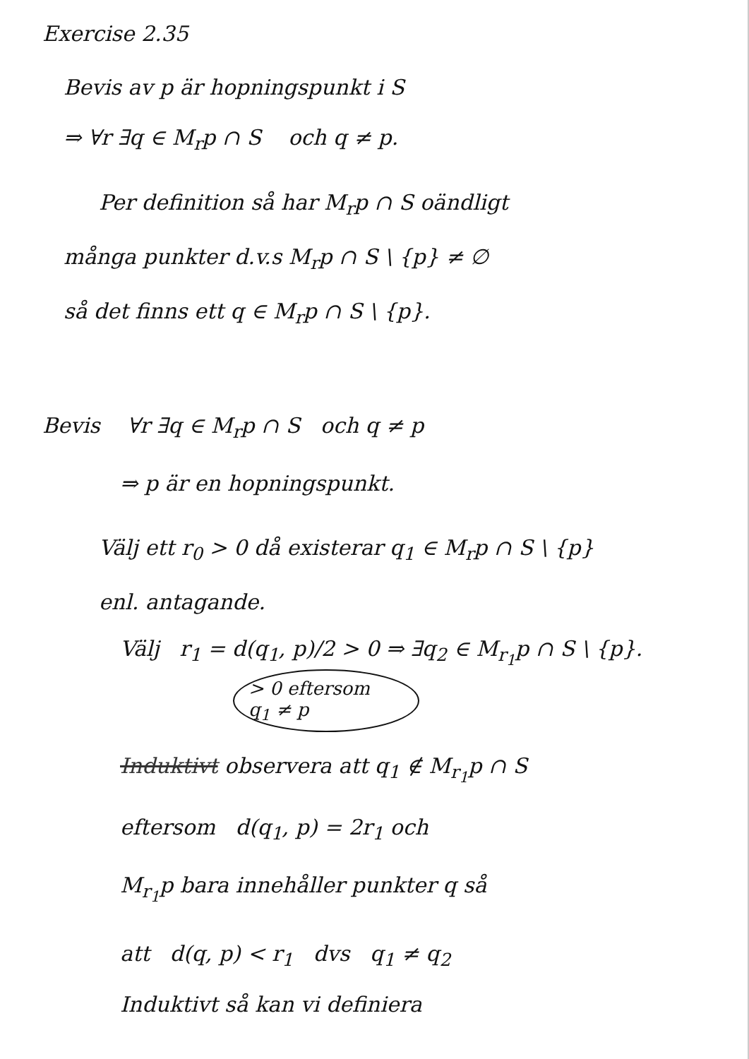Exercise 2.35
Bevis av p är hopningspunkt i S
⇒ ∀r ∃q ∈ M<sub>r</sub>p ∩ S och q ≠ p.
Per definition så har M<sub>r</sub>p ∩ S oändligt
många punkter d.v.s M<sub>r</sub>p ∩ S \ {p} ≠ ∅
så det finns ett q ∈ M<sub>r</sub>p ∩ S \ {p}.
Bevis ∀r ∃q ∈ M<sub>r</sub>p ∩ S och q ≠ p
⇒ p är en hopningspunkt.
Välj ett r<sub>0</sub> > 0 då existerar q<sub>1</sub> ∈ M<sub>r</sub>p ∩ S \ {p}
enl. antagande.
Välj r<sub>1</sub> = d(q<sub>1</sub>, p)/2 > 0 ⇒ ∃q<sub>2</sub> ∈ M<sub>r<sub>1</sub></sub>p ∩ S \ {p}.
> 0 eftersom
q<sub>1</sub> ≠ p
Induktivt observera att q<sub>1</sub> ∉ M<sub>r<sub>1</sub></sub>p ∩ S
eftersom d(q<sub>1</sub>, p) = 2r<sub>1</sub> och
M<sub>r<sub>1</sub></sub>p bara innehåller punkter q så
att d(q, p) < r<sub>1</sub> dvs q<sub>1</sub> ≠ q<sub>2</sub>
Induktivt så kan vi definiera